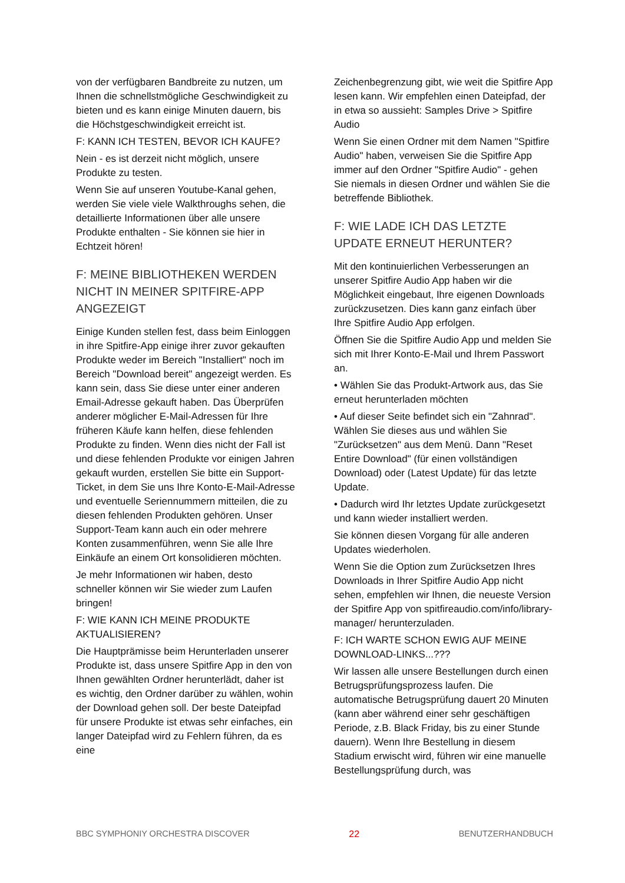von der verfügbaren Bandbreite zu nutzen, um Ihnen die schnellstmögliche Geschwindigkeit zu bieten und es kann einige Minuten dauern, bis die Höchstgeschwindigkeit erreicht ist.
F: KANN ICH TESTEN, BEVOR ICH KAUFE?
Nein - es ist derzeit nicht möglich, unsere Produkte zu testen.
Wenn Sie auf unseren Youtube-Kanal gehen, werden Sie viele viele Walkthroughs sehen, die detaillierte Informationen über alle unsere Produkte enthalten - Sie können sie hier in Echtzeit hören!
F: MEINE BIBLIOTHEKEN WERDEN NICHT IN MEINER SPITFIRE-APP ANGEZEIGT
Einige Kunden stellen fest, dass beim Einloggen in ihre Spitfire-App einige ihrer zuvor gekauften Produkte weder im Bereich "Installiert" noch im Bereich "Download bereit" angezeigt werden. Es kann sein, dass Sie diese unter einer anderen Email-Adresse gekauft haben. Das Überprüfen anderer möglicher E-Mail-Adressen für Ihre früheren Käufe kann helfen, diese fehlenden Produkte zu finden. Wenn dies nicht der Fall ist und diese fehlenden Produkte vor einigen Jahren gekauft wurden, erstellen Sie bitte ein Support-Ticket, in dem Sie uns Ihre Konto-E-Mail-Adresse und eventuelle Seriennummern mitteilen, die zu diesen fehlenden Produkten gehören. Unser Support-Team kann auch ein oder mehrere Konten zusammenführen, wenn Sie alle Ihre Einkäufe an einem Ort konsolidieren möchten.
Je mehr Informationen wir haben, desto schneller können wir Sie wieder zum Laufen bringen!
F: WIE KANN ICH MEINE PRODUKTE AKTUALISIEREN?
Die Hauptprämisse beim Herunterladen unserer Produkte ist, dass unsere Spitfire App in den von Ihnen gewählten Ordner herunterlädt, daher ist es wichtig, den Ordner darüber zu wählen, wohin der Download gehen soll. Der beste Dateipfad für unsere Produkte ist etwas sehr einfaches, ein langer Dateipfad wird zu Fehlern führen, da es eine
Zeichenbegrenzung gibt, wie weit die Spitfire App lesen kann. Wir empfehlen einen Dateipfad, der in etwa so aussieht: Samples Drive > Spitfire Audio
Wenn Sie einen Ordner mit dem Namen "Spitfire Audio" haben, verweisen Sie die Spitfire App immer auf den Ordner "Spitfire Audio" - gehen Sie niemals in diesen Ordner und wählen Sie die betreffende Bibliothek.
F: WIE LADE ICH DAS LETZTE UPDATE ERNEUT HERUNTER?
Mit den kontinuierlichen Verbesserungen an unserer Spitfire Audio App haben wir die Möglichkeit eingebaut, Ihre eigenen Downloads zurückzusetzen. Dies kann ganz einfach über Ihre Spitfire Audio App erfolgen.
Öffnen Sie die Spitfire Audio App und melden Sie sich mit Ihrer Konto-E-Mail und Ihrem Passwort an.
• Wählen Sie das Produkt-Artwork aus, das Sie erneut herunterladen möchten
• Auf dieser Seite befindet sich ein "Zahnrad". Wählen Sie dieses aus und wählen Sie "Zurücksetzen" aus dem Menü. Dann "Reset Entire Download" (für einen vollständigen Download) oder (Latest Update) für das letzte Update.
• Dadurch wird Ihr letztes Update zurückgesetzt und kann wieder installiert werden.
Sie können diesen Vorgang für alle anderen Updates wiederholen.
Wenn Sie die Option zum Zurücksetzen Ihres Downloads in Ihrer Spitfire Audio App nicht sehen, empfehlen wir Ihnen, die neueste Version der Spitfire App von spitfireaudio.com/info/library-manager/ herunterzuladen.
F: ICH WARTE SCHON EWIG AUF MEINE DOWNLOAD-LINKS...???
Wir lassen alle unsere Bestellungen durch einen Betrugsprüfungsprozess laufen. Die automatische Betrugsprüfung dauert 20 Minuten (kann aber während einer sehr geschäftigen Periode, z.B. Black Friday, bis zu einer Stunde dauern). Wenn Ihre Bestellung in diesem Stadium erwischt wird, führen wir eine manuelle Bestellungsprüfung durch, was
BBC SYMPHONIY ORCHESTRA DISCOVER 22 BENUTZERHANDBUCH